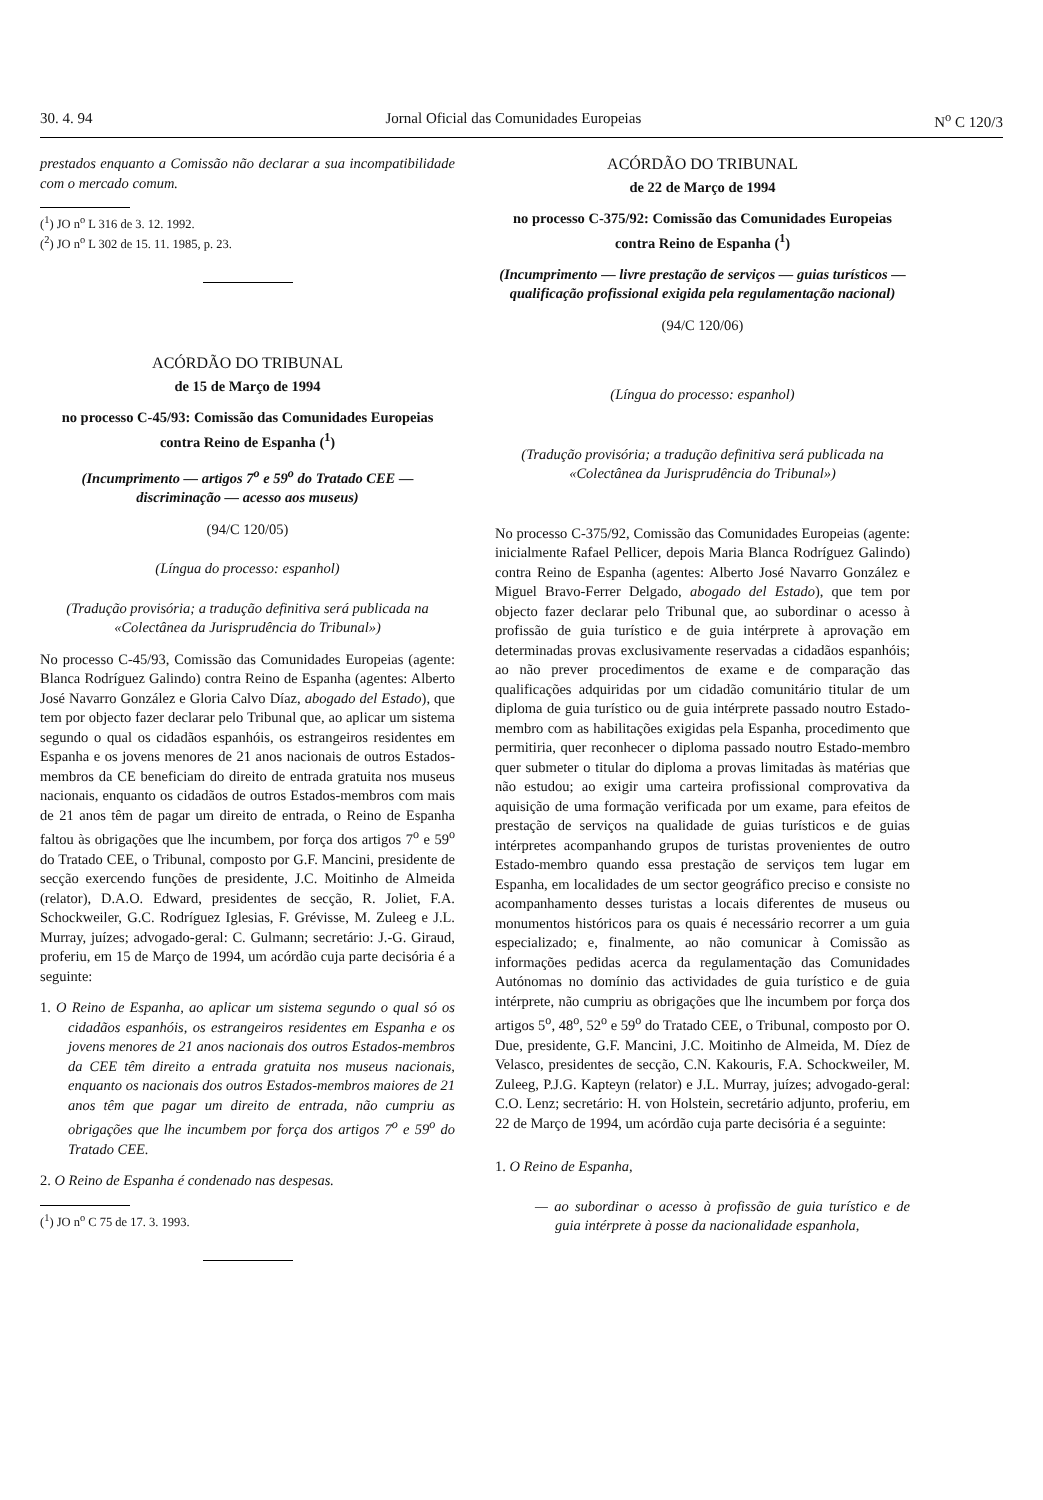30. 4. 94 Jornal Oficial das Comunidades Europeias N<sup>o</sup> C 120/3
prestados enquanto a Comissão não declarar a sua incompatibilidade com o mercado comum.
(<sup>1</sup>) JO n<sup>o</sup> L 316 de 3. 12. 1992.
(<sup>2</sup>) JO n<sup>o</sup> L 302 de 15. 11. 1985, p. 23.
ACÓRDÃO DO TRIBUNAL
de 15 de Março de 1994
no processo C-45/93: Comissão das Comunidades Europeias contra Reino de Espanha (<sup>1</sup>)
(Incumprimento — artigos 7<sup>o</sup> e 59<sup>o</sup> do Tratado CEE — discriminação — acesso aos museus)
(94/C 120/05)
(Língua do processo: espanhol)
(Tradução provisória; a tradução definitiva será publicada na «Colectânea da Jurisprudência do Tribunal»)
No processo C-45/93, Comissão das Comunidades Europeias (agente: Blanca Rodríguez Galindo) contra Reino de Espanha (agentes: Alberto José Navarro González e Gloria Calvo Díaz, abogado del Estado), que tem por objecto fazer declarar pelo Tribunal que, ao aplicar um sistema segundo o qual os cidadãos espanhóis, os estrangeiros residentes em Espanha e os jovens menores de 21 anos nacionais de outros Estados-membros da CE beneficiam do direito de entrada gratuita nos museus nacionais, enquanto os cidadãos de outros Estados-membros com mais de 21 anos têm de pagar um direito de entrada, o Reino de Espanha faltou às obrigações que lhe incumbem, por força dos artigos 7<sup>o</sup> e 59<sup>o</sup> do Tratado CEE, o Tribunal, composto por G.F. Mancini, presidente de secção exercendo funções de presidente, J.C. Moitinho de Almeida (relator), D.A.O. Edward, presidentes de secção, R. Joliet, F.A. Schockweiler, G.C. Rodríguez Iglesias, F. Grévisse, M. Zuleeg e J.L. Murray, juízes; advogado-geral: C. Gulmann; secretário: J.-G. Giraud, proferiu, em 15 de Março de 1994, um acórdão cuja parte decisória é a seguinte:
1. O Reino de Espanha, ao aplicar um sistema segundo o qual só os cidadãos espanhóis, os estrangeiros residentes em Espanha e os jovens menores de 21 anos nacionais dos outros Estados-membros da CEE têm direito a entrada gratuita nos museus nacionais, enquanto os nacionais dos outros Estados-membros maiores de 21 anos têm que pagar um direito de entrada, não cumpriu as obrigações que lhe incumbem por força dos artigos 7<sup>o</sup> e 59<sup>o</sup> do Tratado CEE.
2. O Reino de Espanha é condenado nas despesas.
(<sup>1</sup>) JO n<sup>o</sup> C 75 de 17. 3. 1993.
ACÓRDÃO DO TRIBUNAL
de 22 de Março de 1994
no processo C-375/92: Comissão das Comunidades Europeias contra Reino de Espanha (<sup>1</sup>)
(Incumprimento — livre prestação de serviços — guias turísticos — qualificação profissional exigida pela regulamentação nacional)
(94/C 120/06)
(Língua do processo: espanhol)
(Tradução provisória; a tradução definitiva será publicada na «Colectânea da Jurisprudência do Tribunal»)
No processo C-375/92, Comissão das Comunidades Europeias (agente: inicialmente Rafael Pellicer, depois Maria Blanca Rodríguez Galindo) contra Reino de Espanha (agentes: Alberto José Navarro González e Miguel Bravo-Ferrer Delgado, abogado del Estado), que tem por objecto fazer declarar pelo Tribunal que, ao subordinar o acesso à profissão de guia turístico e de guia intérprete à aprovação em determinadas provas exclusivamente reservadas a cidadãos espanhóis; ao não prever procedimentos de exame e de comparação das qualificações adquiridas por um cidadão comunitário titular de um diploma de guia turístico ou de guia intérprete passado noutro Estado-membro com as habilitações exigidas pela Espanha, procedimento que permitiria, quer reconhecer o diploma passado noutro Estado-membro quer submeter o titular do diploma a provas limitadas às matérias que não estudou; ao exigir uma carteira profissional comprovativa da aquisição de uma formação verificada por um exame, para efeitos de prestação de serviços na qualidade de guias turísticos e de guias intérpretes acompanhando grupos de turistas provenientes de outro Estado-membro quando essa prestação de serviços tem lugar em Espanha, em localidades de um sector geográfico preciso e consiste no acompanhamento desses turistas a locais diferentes de museus ou monumentos históricos para os quais é necessário recorrer a um guia especializado; e, finalmente, ao não comunicar à Comissão as informações pedidas acerca da regulamentação das Comunidades Autónomas no domínio das actividades de guia turístico e de guia intérprete, não cumpriu as obrigações que lhe incumbem por força dos artigos 5<sup>o</sup>, 48<sup>o</sup>, 52<sup>o</sup> e 59<sup>o</sup> do Tratado CEE, o Tribunal, composto por O. Due, presidente, G.F. Mancini, J.C. Moitinho de Almeida, M. Díez de Velasco, presidentes de secção, C.N. Kakouris, F.A. Schockweiler, M. Zuleeg, P.J.G. Kapteyn (relator) e J.L. Murray, juízes; advogado-geral: C.O. Lenz; secretário: H. von Holstein, secretário adjunto, proferiu, em 22 de Março de 1994, um acórdão cuja parte decisória é a seguinte:
1. O Reino de Espanha,
— ao subordinar o acesso à profissão de guia turístico e de guia intérprete à posse da nacionalidade espanhola,